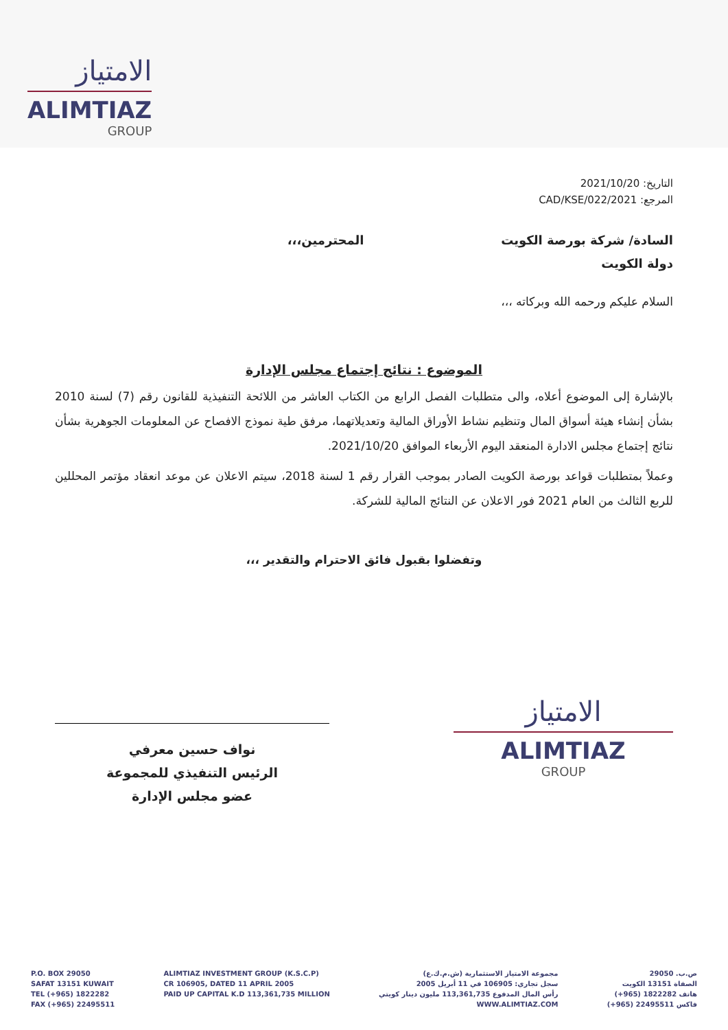الامتياز
ALIMTIAZ
GROUP
التاريخ: 2021/10/20
المرجع: 2021/CAD/KSE/022
السادة/ شركة بورصة الكويت
دولة الكويت
المحترمين،،،
السلام عليكم ورحمه الله وبركاته ،،،
الموضوع : نتائج إجتماع مجلس الإدارة
بالإشارة إلى الموضوع أعلاه، والى متطلبات الفصل الرابع من الكتاب العاشر من اللائحة التنفيذية للقانون رقم (7) لسنة 2010 بشأن إنشاء هيئة أسواق المال وتنظيم نشاط الأوراق المالية وتعديلاتهما، مرفق طية نموذج الافصاح عن المعلومات الجوهرية بشأن نتائج إجتماع مجلس الادارة المنعقد اليوم الأربعاء الموافق 2021/10/20.
وعملاً بمتطلبات قواعد بورصة الكويت الصادر بموجب القرار رقم 1 لسنة 2018، سيتم الاعلان عن موعد انعقاد مؤتمر المحللين للربع الثالث من العام 2021 فور الاعلان عن النتائج المالية للشركة.
وتفضلوا بقبول فائق الاحترام والتقدير ،،،
الامتياز
ALIMTIAZ
GROUP
نواف حسين معرفي
الرئيس التنفيذي للمجموعة
عضو مجلس الإدارة
P.O. BOX 29050
SAFAT 13151 KUWAIT
TEL (+965) 1822282
FAX (+965) 22495511
ALIMTIAZ INVESTMENT GROUP (K.S.C.P)
CR 106905, DATED 11 APRIL 2005
PAID UP CAPITAL K.D 113,361,735 MILLION
مجموعة الامتياز الاستثمارية (ش.م.ك.ع)
سجل تجاري: 106905 في 11 أبريل 2005
رأس المال المدفوع 113,361,735 مليون دينار كويتي
WWW.ALIMTIAZ.COM
ص.ب. 29050
الصفاة 13151 الكويت
هاتف 1822282 (965+)
فاكس 22495511 (965+)